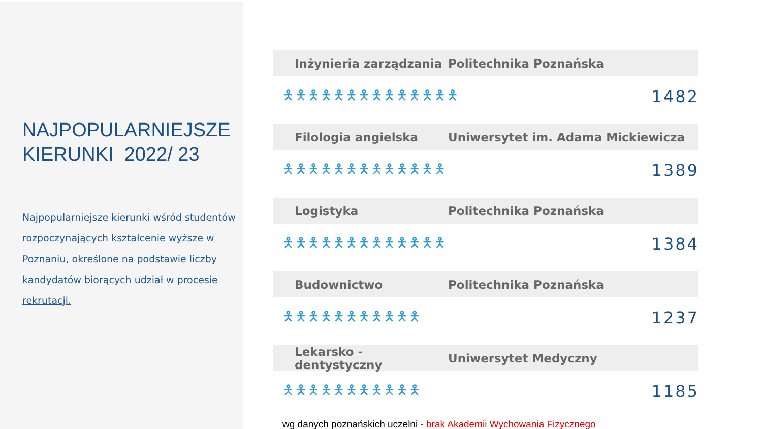NAJPOPULARNIEJSZE KIERUNKI 2022/ 23
Najpopularniejsze kierunki wśród studentów rozpoczynających kształcenie wyższe w Poznaniu, określone na podstawie liczby kandydatów biorących udział w procesie rekrutacji.
Inżynieria zarządzania Politechnika Poznańska
🯅🯅🯅🯅🯅🯅🯅🯅🯅🯅🯅🯅🯅🯅 1482
Filologia angielska Uniwersytet im. Adama Mickiewicza
🯅🯅🯅🯅🯅🯅🯅🯅🯅🯅🯅🯅🯅 1389
Logistyka Politechnika Poznańska
🯅🯅🯅🯅🯅🯅🯅🯅🯅🯅🯅🯅🯅 1384
Budownictwo Politechnika Poznańska
🯅🯅🯅🯅🯅🯅🯅🯅🯅🯅🯅 1237
Lekarsko - dentystyczny Uniwersytet Medyczny
🯅🯅🯅🯅🯅🯅🯅🯅🯅🯅🯅 1185
wg danych poznańskich uczelni - brak Akademii Wychowania Fizycznego